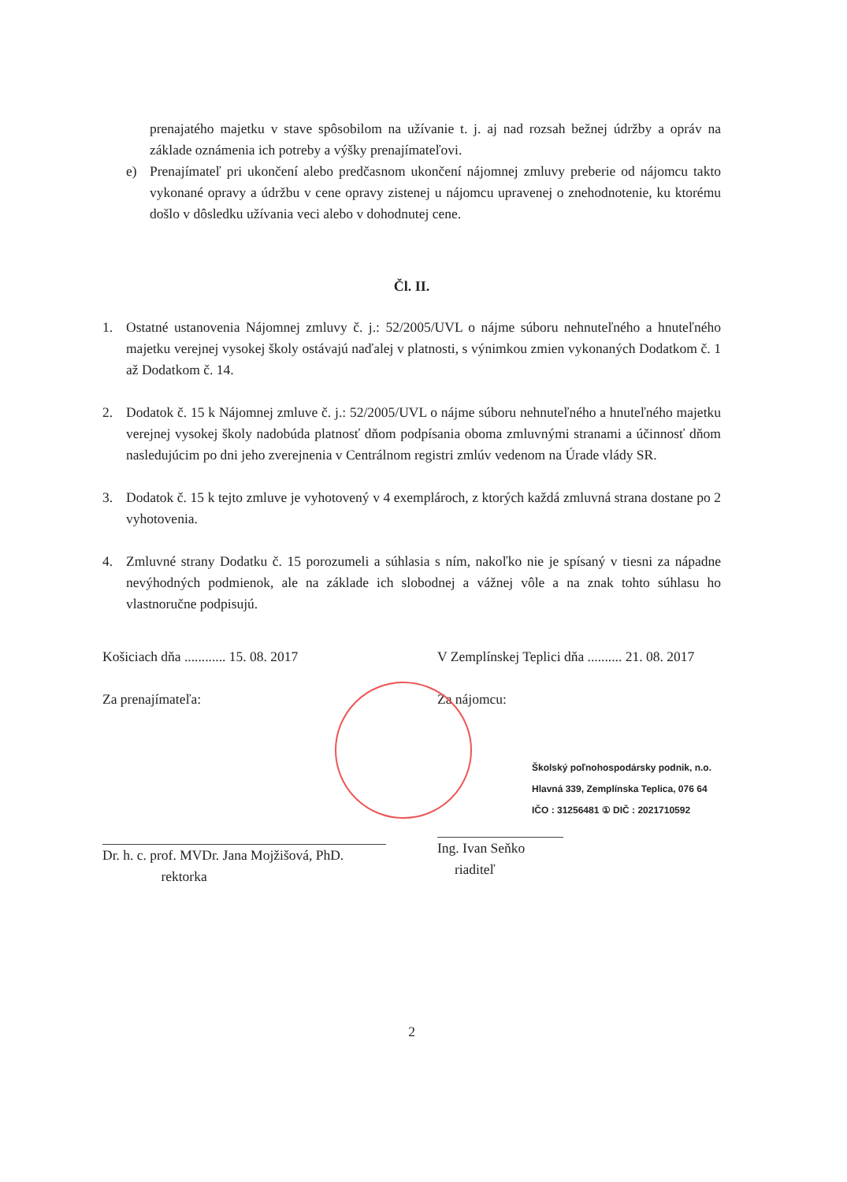prenajatého majetku v stave spôsobilom na užívanie t. j. aj nad rozsah bežnej údržby a opráv na základe oznámenia ich potreby a výšky prenajímateľovi.
e) Prenajímateľ pri ukončení alebo predčasnom ukončení nájomnej zmluvy preberie od nájomcu takto vykonané opravy a údržbu v cene opravy zistenej u nájomcu upravenej o znehodnotenie, ku ktorému došlo v dôsledku užívania veci alebo v dohodnutej cene.
Čl. II.
1. Ostatné ustanovenia Nájomnej zmluvy č. j.: 52/2005/UVL o nájme súboru nehnuteľného a hnuteľného majetku verejnej vysokej školy ostávajú naďalej v platnosti, s výnimkou zmien vykonaných Dodatkom č. 1 až Dodatkom č. 14.
2. Dodatok č. 15 k Nájomnej zmluve č. j.: 52/2005/UVL o nájme súboru nehnuteľného a hnuteľného majetku verejnej vysokej školy nadobúda platnosť dňom podpísania oboma zmluvnými stranami a účinnosť dňom nasledujúcim po dni jeho zverejnenia v Centrálnom registri zmlúv vedenom na Úrade vlády SR.
3. Dodatok č. 15 k tejto zmluve je vyhotovený v 4 exemplároch, z ktorých každá zmluvná strana dostane po 2 vyhotovenia.
4. Zmluvné strany Dodatku č. 15 porozumeli a súhlasia s ním, nakoľko nie je spísaný v tiesni za nápadne nevýhodných podmienok, ale na základe ich slobodnej a vážnej vôle a na znak tohto súhlasu ho vlastnoručne podpisujú.
Košiciach dňa ............ 15. 08. 2017
Za prenajímateľa:
Dr. h. c. prof. MVDr. Jana Mojžišová, PhD.
rektorka
V Zemplínskej Teplici dňa .......... 21. 08. 2017
Za nájomcu:
Školský poľnohospodársky podnik, n.o.
Hlavná 339, Zemplínska Teplica, 076 64
IČO : 31256481 ① DIČ : 2021710592
Ing. Ivan Seňko
riaditeľ
2